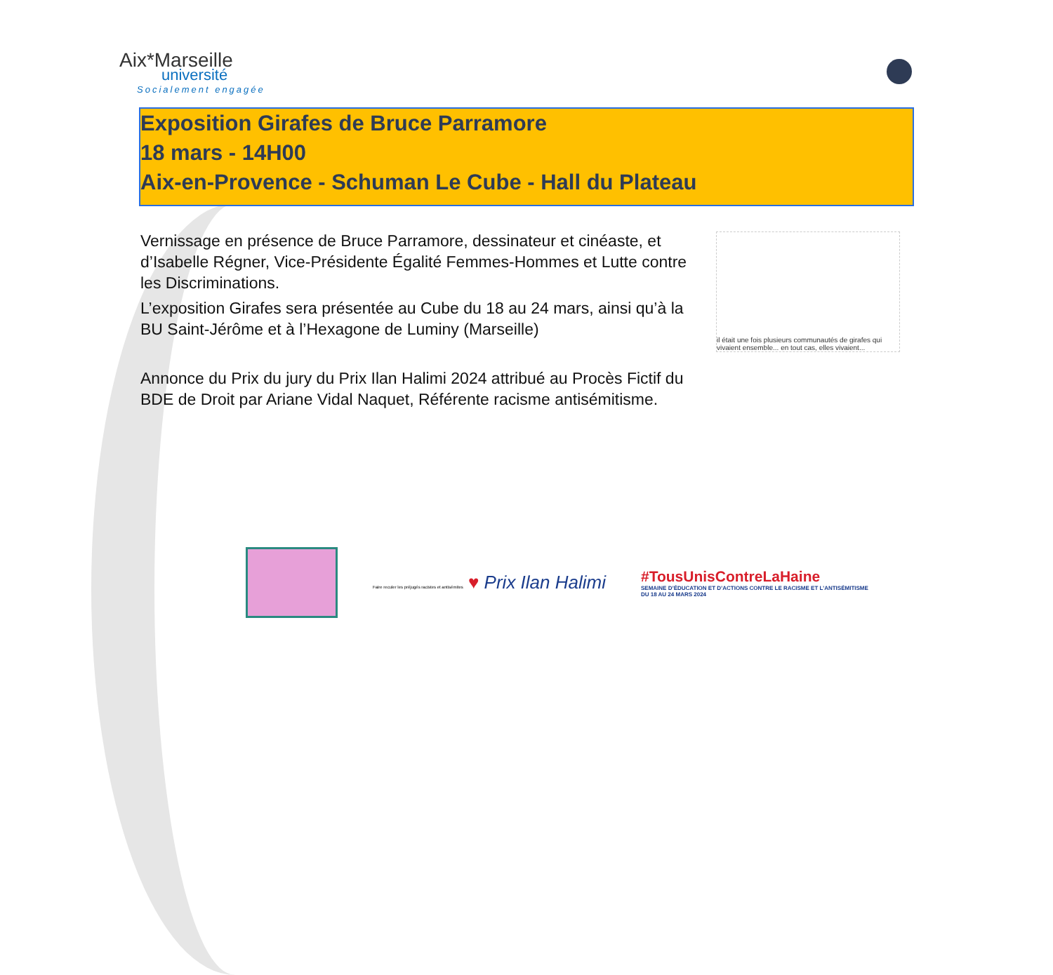Aix*Marseille
université
Socialement engagée
Exposition Girafes de Bruce Parramore
18 mars - 14H00
Aix-en-Provence - Schuman Le Cube - Hall du Plateau
Vernissage en présence de Bruce Parramore, dessinateur et cinéaste, et d’Isabelle Régner, Vice-Présidente Égalité Femmes-Hommes et Lutte contre les Discriminations.
L’exposition Girafes sera présentée au Cube du 18 au 24 mars, ainsi qu’à la BU Saint-Jérôme et à l’Hexagone de Luminy (Marseille)
Annonce du Prix du jury du Prix Ilan Halimi 2024 attribué au Procès Fictif du BDE de Droit par Ariane Vidal Naquet, Référente racisme antisémitisme.
il était une fois plusieurs communautés de girafes qui vivaient ensemble... en tout cas, elles vivaient...
Faire reculer les préjugés racistes et antisémites ♥ Prix Ilan Halimi
#TousUnisContreLaHaine
SEMAINE D’ÉDUCATION ET D’ACTIONS CONTRE LE RACISME ET L’ANTISÉMITISME
DU 18 AU 24 MARS 2024